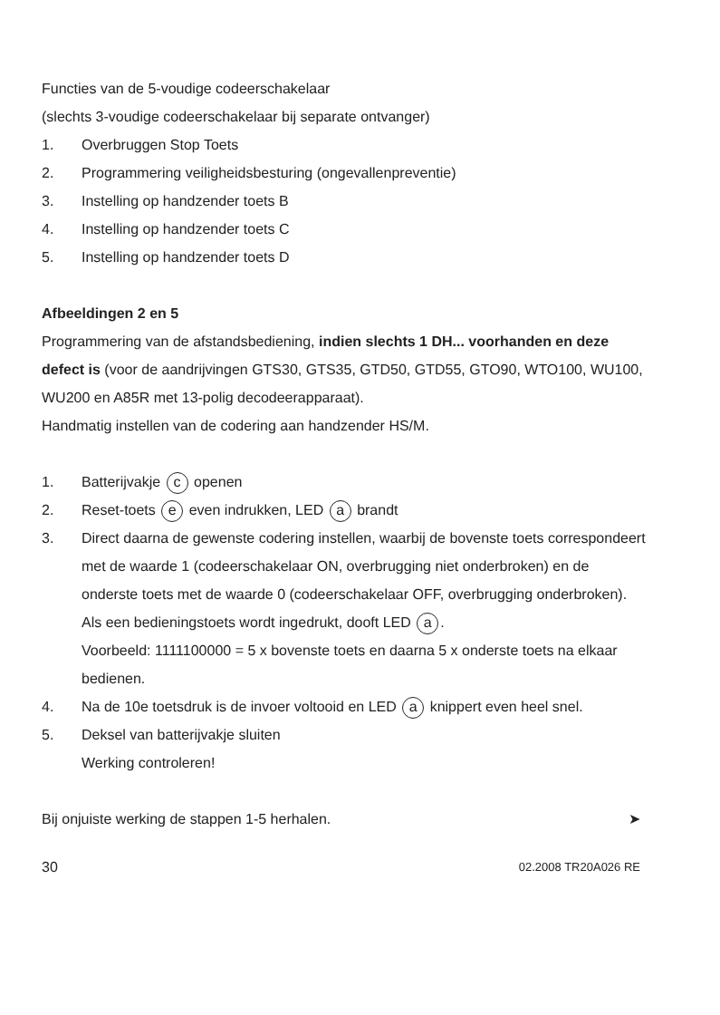Functies van de 5-voudige codeerschakelaar
(slechts 3-voudige codeerschakelaar bij separate ontvanger)
1. Overbruggen Stop Toets
2. Programmering veiligheidsbesturing (ongevallenpreventie)
3. Instelling op handzender toets B
4. Instelling op handzender toets C
5. Instelling op handzender toets D
Afbeeldingen 2 en 5
Programmering van de afstandsbediening, indien slechts 1 DH... voorhanden en deze defect is (voor de aandrijvingen GTS30, GTS35, GTD50, GTD55, GTO90, WTO100, WU100, WU200 en A85R met 13-polig decodeerapparaat).
Handmatig instellen van de codering aan handzender HS/M.
1. Batterijvakje c openen
2. Reset-toets e even indrukken, LED a brandt
3. Direct daarna de gewenste codering instellen, waarbij de bovenste toets correspondeert met de waarde 1 (codeerschakelaar ON, overbrugging niet onderbroken) en de onderste toets met de waarde 0 (codeerschakelaar OFF, overbrugging onderbroken). Als een bedieningstoets wordt ingedrukt, dooft LED a.
Voorbeeld: 1111100000 = 5 x bovenste toets en daarna 5 x onderste toets na elkaar bedienen.
4. Na de 10e toetsdruk is de invoer voltooid en LED a knippert even heel snel.
5. Deksel van batterijvakje sluiten
Werking controleren!
Bij onjuiste werking de stappen 1-5 herhalen. ➤
30 02.2008 TR20A026 RE